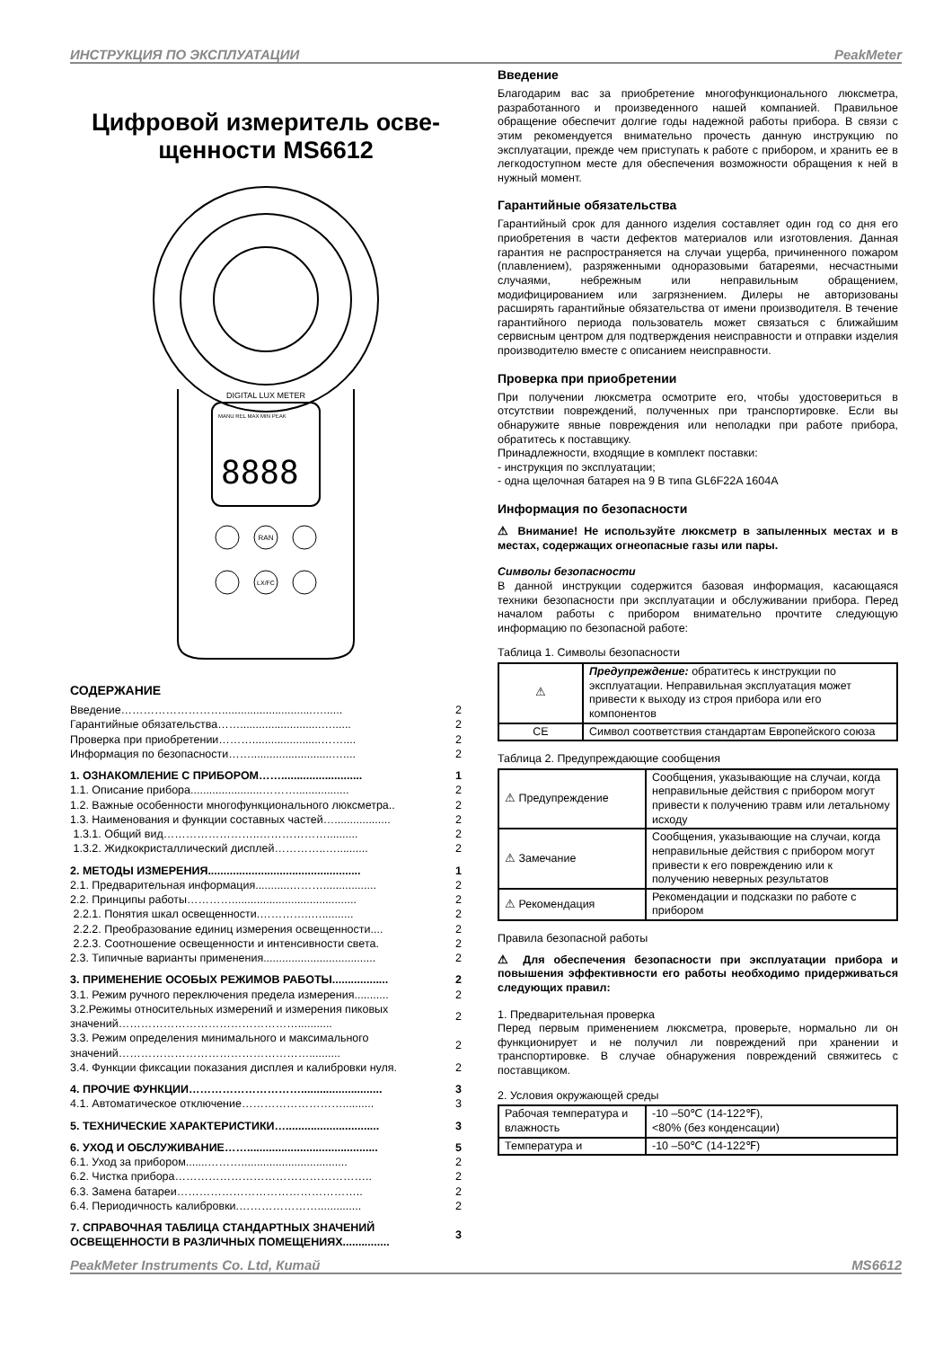ИНСТРУКЦИЯ ПО ЭКСПЛУАТАЦИИ PeakMeter
Цифровой измеритель осве-
щенности MS6612
DIGITAL LUX METER
MANU REL MAX MIN PEAK
8888
RAN
LX/FC
СОДЕРЖАНИЕ
| Введение……………………….............................…...... | 2 |
| Гарантийные обязательства……..........................…...... | 2 |
| Проверка при приобретении………......................…….... | 2 |
| Информация по безопасности……..........................….... | 2 |
| 1. ОЗНАКОМЛЕНИЕ С ПРИБОРОМ…….......................... | 1 |
| 1.1. Описание прибора.......................………................. | 2 |
| 1.2. Важные особенности многофункционального люксметра.. | 2 |
| 1.3. Наименования и функции составных частей….................. | 2 |
| 1.3.1. Общий вид……………………..……………….......... | 2 |
| 1.3.2. Жидкокристаллический дисплей…………..….......... | 2 |
| 2. МЕТОДЫ ИЗМЕРЕНИЯ................................................. | 1 |
| 2.1. Предварительная информация...........………................. | 2 |
| 2.2. Принципы работы…………........................................ | 2 |
| 2.2.1. Понятия шкал освещенности.…………..….......... | 2 |
| 2.2.2. Преобразование единиц измерения освещенности.... | 2 |
| 2.2.3. Соотношение освещенности и интенсивности света. | 2 |
| 2.3. Типичные варианты применения.................................... | 2 |
| 3. ПРИМЕНЕНИЕ ОСОБЫХ РЕЖИМОВ РАБОТЫ.................. | 2 |
| 3.1. Режим ручного переключения предела измерения........... | 2 |
| 3.2.Режимы относительных измерений и измерения пиковых значений…………………………………………........... | 2 |
| 3.3. Режим определения минимального и максимального значений…………………………………………….......... | 2 |
| 3.4. Функции фиксации показания дисплея и калибровки нуля. | 2 |
| 4. ПРОЧИЕ ФУНКЦИИ………………………….......................... | 3 |
| 4.1. Автоматическое отключение……………………….......... | 3 |
| 5. ТЕХНИЧЕСКИЕ ХАРАКТЕРИСТИКИ….............................. | 3 |
| 6. УХОД И ОБСЛУЖИВАНИЕ…….......................................... | 5 |
| 6.1. Уход за прибором.......……….................................. | 2 |
| 6.2. Чистка прибора…………………………………………….. | 2 |
| 6.3. Замена батареи………………………………………….. | 2 |
| 6.4. Периодичность калибровки.………………….............. | 2 |
| 7. СПРАВОЧНАЯ ТАБЛИЦА СТАНДАРТНЫХ ЗНАЧЕНИЙ ОСВЕЩЕННОСТИ В РАЗЛИЧНЫХ ПОМЕЩЕНИЯХ............... | 3 |
Введение
Благодарим вас за приобретение многофункционального люксметра, разработанного и произведенного нашей компанией. Правильное обращение обеспечит долгие годы надежной работы прибора. В связи с этим рекомендуется внимательно прочесть данную инструкцию по эксплуатации, прежде чем приступать к работе с прибором, и хранить ее в легкодоступном месте для обеспечения возможности обращения к ней в нужный момент.
Гарантийные обязательства
Гарантийный срок для данного изделия составляет один год со дня его приобретения в части дефектов материалов или изготовления. Данная гарантия не распространяется на случаи ущерба, причиненного пожаром (плавлением), разряженными одноразовыми батареями, несчастными случаями, небрежным или неправильным обращением, модифицированием или загрязнением. Дилеры не авторизованы расширять гарантийные обязательства от имени производителя. В течение гарантийного периода пользователь может связаться с ближайшим сервисным центром для подтверждения неисправности и отправки изделия производителю вместе с описанием неисправности.
Проверка при приобретении
При получении люксметра осмотрите его, чтобы удостовериться в отсутствии повреждений, полученных при транспортировке. Если вы обнаружите явные повреждения или неполадки при работе прибора, обратитесь к поставщику.
Принадлежности, входящие в комплект поставки:
- инструкция по эксплуатации;
- одна щелочная батарея на 9 В типа GL6F22A 1604A
Информация по безопасности
⚠ Внимание! Не используйте люксметр в запыленных местах и в местах, содержащих огнеопасные газы или пары.
Символы безопасности
В данной инструкции содержится базовая информация, касающаяся техники безопасности при эксплуатации и обслуживании прибора. Перед началом работы с прибором внимательно прочтите следующую информацию по безопасной работе:
Таблица 1. Символы безопасности
| ⚠ | Предупреждение: обратитесь к инструкции по эксплуатации. Неправильная эксплуатация может привести к выходу из строя прибора или его компонентов |
| CE | Символ соответствия стандартам Европейского союза |
Таблица 2. Предупреждающие сообщения
| ⚠ Предупреждение | Сообщения, указывающие на случаи, когда неправильные действия с прибором могут привести к получению травм или летальному исходу |
| ⚠ Замечание | Сообщения, указывающие на случаи, когда неправильные действия с прибором могут привести к его повреждению или к получению неверных результатов |
| ⚠ Рекомендация | Рекомендации и подсказки по работе с прибором |
Правила безопасной работы
⚠ Для обеспечения безопасности при эксплуатации прибора и повышения эффективности его работы необходимо придерживаться следующих правил:
1. Предварительная проверка
Перед первым применением люксметра, проверьте, нормально ли он функционирует и не получил ли повреждений при хранении и транспортировке. В случае обнаружения повреждений свяжитесь с поставщиком.
2. Условия окружающей среды
| Рабочая температура и влажность | -10 –50℃ (14-122℉), <80% (без конденсации) |
| Температура и | -10 –50℃ (14-122℉) |
PeakMeter Instruments Co. Ltd, Китай MS6612